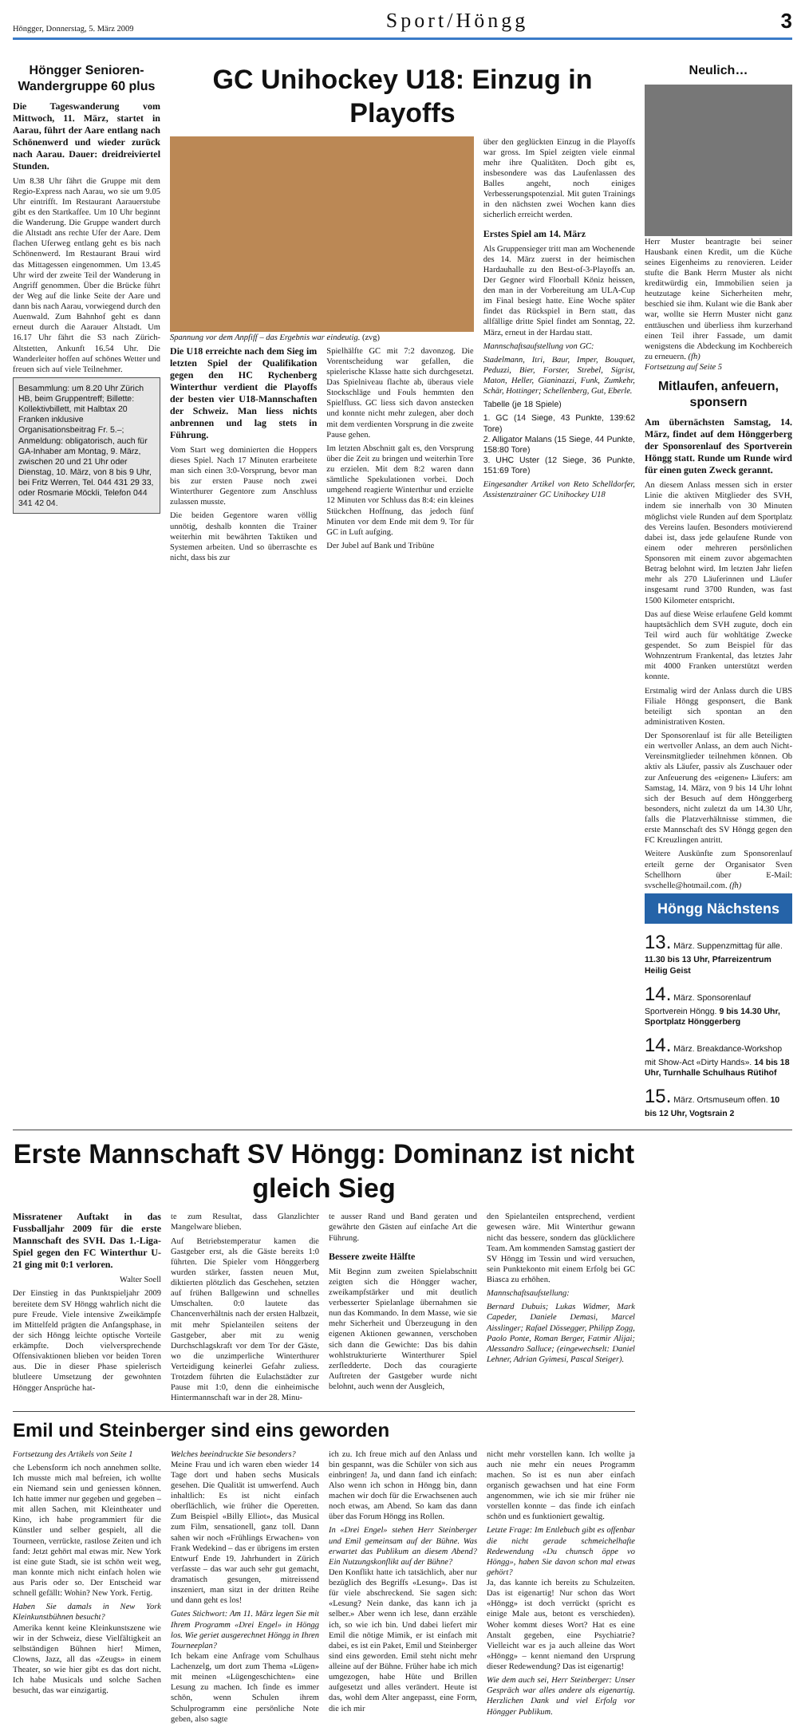Höngger, Donnerstag, 5. März 2009 Sport/Höngg 3
Höngger Senioren-Wandergruppe 60 plus
Die Tageswanderung vom Mittwoch, 11. März, startet in Aarau, führt der Aare entlang nach Schönenwerd und wieder zurück nach Aarau. Dauer: dreidreiviertel Stunden.
Um 8.38 Uhr fährt die Gruppe mit dem Regio-Express nach Aarau, wo sie um 9.05 Uhr eintrifft. Im Restaurant Aarauerstube gibt es den Startkaffee. Um 10 Uhr beginnt die Wanderung. Die Gruppe wandert durch die Altstadt ans rechte Ufer der Aare. Dem flachen Uferweg entlang geht es bis nach Schönenwerd. Im Restaurant Braui wird das Mittagessen eingenommen. Um 13.45 Uhr wird der zweite Teil der Wanderung in Angriff genommen. Über die Brücke führt der Weg auf die linke Seite der Aare und dann bis nach Aarau, vorwiegend durch den Auenwald. Zum Bahnhof geht es dann erneut durch die Aarauer Altstadt. Um 16.17 Uhr fährt die S3 nach Zürich-Altstetten, Ankunft 16.54 Uhr. Die Wanderleiter hoffen auf schönes Wetter und freuen sich auf viele Teilnehmer.
Besammlung: um 8.20 Uhr Zürich HB, beim Gruppentreff; Billette: Kollektivbillett, mit Halbtax 20 Franken inklusive Organisationsbeitrag Fr. 5.–; Anmeldung: obligatorisch, auch für GA-Inhaber am Montag, 9. März, zwischen 20 und 21 Uhr oder Dienstag, 10. März, von 8 bis 9 Uhr, bei Fritz Werren, Tel. 044 431 29 33, oder Rosmarie Möckli, Telefon 044 341 42 04.
GC Unihockey U18: Einzug in Playoffs
Spannung vor dem Anpfiff – das Ergebnis war eindeutig. (zvg)
Die U18 erreichte nach dem Sieg im letzten Spiel der Qualifikation gegen den HC Rychenberg Winterthur verdient die Playoffs der besten vier U18-Mannschaften der Schweiz. Man liess nichts anbrennen und lag stets in Führung.
Vom Start weg dominierten die Hoppers dieses Spiel. Nach 17 Minuten erarbeitete man sich einen 3:0-Vorsprung, bevor man bis zur ersten Pause noch zwei Winterthurer Gegentore zum Anschluss zulassen musste.
Die beiden Gegentore waren völlig unnötig, deshalb konnten die Trainer weiterhin mit bewährten Taktiken und Systemen arbeiten. Und so überraschte es nicht, dass bis zur
Spielhälfte GC mit 7:2 davonzog. Die Vorentscheidung war gefallen, die spielerische Klasse hatte sich durchgesetzt. Das Spielniveau flachte ab, überaus viele Stockschläge und Fouls hemmten den Spielfluss. GC liess sich davon anstecken und konnte nicht mehr zulegen, aber doch mit dem verdienten Vorsprung in die zweite Pause gehen.
Im letzten Abschnitt galt es, den Vorsprung über die Zeit zu bringen und weiterhin Tore zu erzielen. Mit dem 8:2 waren dann sämtliche Spekulationen vorbei. Doch umgehend reagierte Winterthur und erzielte 12 Minuten vor Schluss das 8:4: ein kleines Stückchen Hoffnung, das jedoch fünf Minuten vor dem Ende mit dem 9. Tor für GC in Luft aufging.
Der Jubel auf Bank und Tribüne
über den geglückten Einzug in die Playoffs war gross. Im Spiel zeigten viele einmal mehr ihre Qualitäten. Doch gibt es, insbesondere was das Laufenlassen des Balles angeht, noch einiges Verbesserungspotenzial. Mit guten Trainings in den nächsten zwei Wochen kann dies sicherlich erreicht werden.
Erstes Spiel am 14. März
Als Gruppensieger tritt man am Wochenende des 14. März zuerst in der heimischen Hardauhalle zu den Best-of-3-Playoffs an. Der Gegner wird Floorball Köniz heissen, den man in der Vorbereitung am ULA-Cup im Final besiegt hatte. Eine Woche später findet das Rückspiel in Bern statt, das allfällige dritte Spiel findet am Sonntag, 22. März, erneut in der Hardau statt.
Mannschaftsaufstellung von GC:
Stadelmann, Itri, Baur, Imper, Bouquet, Peduzzi, Bier, Forster, Strebel, Sigrist, Maton, Heller, Gianinazzi, Funk, Zumkehr, Schär, Hottinger; Schellenberg, Gut, Eberle.
Tabelle (je 18 Spiele)
1. GC (14 Siege, 43 Punkte, 139:62 Tore)
2. Alligator Malans (15 Siege, 44 Punkte, 158:80 Tore)
3. UHC Uster (12 Siege, 36 Punkte, 151:69 Tore)
Eingesandter Artikel von Reto Schelldorfer, Assistenztrainer GC Unihockey U18
Neulich…
Herr Muster beantragte bei seiner Hausbank einen Kredit, um die Küche seines Eigenheims zu renovieren. Leider stufte die Bank Herrn Muster als nicht kreditwürdig ein, Immobilien seien ja heutzutage keine Sicherheiten mehr, beschied sie ihm. Kulant wie die Bank aber war, wollte sie Herrn Muster nicht ganz enttäuschen und überliess ihm kurzerhand einen Teil ihrer Fassade, um damit wenigstens die Abdeckung im Kochbereich zu erneuern. (fh)
Fortsetzung auf Seite 5
Mitlaufen, anfeuern, sponsern
Am übernächsten Samstag, 14. März, findet auf dem Hönggerberg der Sponsorenlauf des Sportverein Höngg statt. Runde um Runde wird für einen guten Zweck gerannt.
An diesem Anlass messen sich in erster Linie die aktiven Mitglieder des SVH, indem sie innerhalb von 30 Minuten möglichst viele Runden auf dem Sportplatz des Vereins laufen. Besonders motivierend dabei ist, dass jede gelaufene Runde von einem oder mehreren persönlichen Sponsoren mit einem zuvor abgemachten Betrag belohnt wird. Im letzten Jahr liefen mehr als 270 Läuferinnen und Läufer insgesamt rund 3700 Runden, was fast 1500 Kilometer entspricht.
Das auf diese Weise erlaufene Geld kommt hauptsächlich dem SVH zugute, doch ein Teil wird auch für wohltätige Zwecke gespendet. So zum Beispiel für das Wohnzentrum Frankental, das letztes Jahr mit 4000 Franken unterstützt werden konnte.
Erstmalig wird der Anlass durch die UBS Filiale Höngg gesponsert, die Bank beteiligt sich spontan an den administrativen Kosten.
Der Sponsorenlauf ist für alle Beteiligten ein wertvoller Anlass, an dem auch Nicht-Vereinsmitglieder teilnehmen können. Ob aktiv als Läufer, passiv als Zuschauer oder zur Anfeuerung des «eigenen» Läufers: am Samstag, 14. März, von 9 bis 14 Uhr lohnt sich der Besuch auf dem Hönggerberg besonders, nicht zuletzt da um 14.30 Uhr, falls die Platzverhältnisse stimmen, die erste Mannschaft des SV Höngg gegen den FC Kreuzlingen antritt.
Weitere Auskünfte zum Sponsorenlauf erteilt gerne der Organisator Sven Schellhorn über E-Mail: svschelle@hotmail.com. (fh)
Höngg Nächstens
13. März. Suppenzmittag für alle. 11.30 bis 13 Uhr, Pfarreizentrum Heilig Geist
14. März. Sponsorenlauf Sportverein Höngg. 9 bis 14.30 Uhr, Sportplatz Hönggerberg
14. März. Breakdance-Workshop mit Show-Act «Dirty Hands». 14 bis 18 Uhr, Turnhalle Schulhaus Rütihof
15. März. Ortsmuseum offen. 10 bis 12 Uhr, Vogtsrain 2
Erste Mannschaft SV Höngg: Dominanz ist nicht gleich Sieg
Missratener Auftakt in das Fussballjahr 2009 für die erste Mannschaft des SVH. Das 1.-Liga-Spiel gegen den FC Winterthur U-21 ging mit 0:1 verloren.
Walter Soell
Der Einstieg in das Punktspieljahr 2009 bereitete dem SV Höngg wahrlich nicht die pure Freude. Viele intensive Zweikämpfe im Mittelfeld prägten die Anfangsphase, in der sich Höngg leichte optische Vorteile erkämpfte. Doch vielversprechende Offensivaktionen blieben vor beiden Toren aus. Die in dieser Phase spielerisch blutleere Umsetzung der gewohnten Höngger Ansprüche hat-
te zum Resultat, dass Glanzlichter Mangelware blieben.
Auf Betriebstemperatur kamen die Gastgeber erst, als die Gäste bereits 1:0 führten. Die Spieler vom Hönggerberg wurden stärker, fassten neuen Mut, diktierten plötzlich das Geschehen, setzten auf frühen Ballgewinn und schnelles Umschalten. 0:0 lautete das Chancenverhältnis nach der ersten Halbzeit, mit mehr Spielanteilen seitens der Gastgeber, aber mit zu wenig Durchschlagskraft vor dem Tor der Gäste, wo die unzimperliche Winterthurer Verteidigung keinerlei Gefahr zuliess. Trotzdem führten die Eulachstädter zur Pause mit 1:0, denn die einheimische Hintermannschaft war in der 28. Minu-
te ausser Rand und Band geraten und gewährte den Gästen auf einfache Art die Führung.
Bessere zweite Hälfte
Mit Beginn zum zweiten Spielabschnitt zeigten sich die Höngger wacher, zweikampfstärker und mit deutlich verbesserter Spielanlage übernahmen sie nun das Kommando. In dem Masse, wie sie mehr Sicherheit und Überzeugung in den eigenen Aktionen gewannen, verschoben sich dann die Gewichte: Das bis dahin wohlstrukturierte Winterthurer Spiel zerfledderte. Doch das couragierte Auftreten der Gastgeber wurde nicht belohnt, auch wenn der Ausgleich,
den Spielanteilen entsprechend, verdient gewesen wäre. Mit Winterthur gewann nicht das bessere, sondern das glücklichere Team. Am kommenden Samstag gastiert der SV Höngg im Tessin und wird versuchen, sein Punktekonto mit einem Erfolg bei GC Biasca zu erhöhen.
Mannschaftsaufstellung:
Bernard Dubuis; Lukas Widmer, Mark Capeder, Daniele Demasi, Marcel Aisslinger; Rafael Dössegger, Philipp Zogg, Paolo Ponte, Roman Berger, Fatmir Alijai; Alessandro Salluce; (eingewechselt: Daniel Lehner, Adrian Gyimesi, Pascal Steiger).
Emil und Steinberger sind eins geworden
Fortsetzung des Artikels von Seite 1
che Lebensform ich noch annehmen sollte. Ich musste mich mal befreien, ich wollte ein Niemand sein und geniessen können. Ich hatte immer nur gegeben und gegeben – mit allen Sachen, mit Kleintheater und Kino, ich habe programmiert für die Künstler und selber gespielt, all die Tourneen, verrückte, rastlose Zeiten und ich fand: Jetzt gehört mal etwas mir. New York ist eine gute Stadt, sie ist schön weit weg, man konnte mich nicht einfach holen wie aus Paris oder so. Der Entscheid war schnell gefällt: Wohin? New York. Fertig.
Haben Sie damals in New York Kleinkunstbühnen besucht?
Amerika kennt keine Kleinkunstszene wie wir in der Schweiz, diese Vielfältigkeit an selbständigen Bühnen hier! Mimen, Clowns, Jazz, all das «Zeugs» in einem Theater, so wie hier gibt es das dort nicht. Ich habe Musicals und solche Sachen besucht, das war einzigartig.
Welches beeindruckte Sie besonders?
Meine Frau und ich waren eben wieder 14 Tage dort und haben sechs Musicals gesehen. Die Qualität ist umwerfend. Auch inhaltlich: Es ist nicht einfach oberflächlich, wie früher die Operetten. Zum Beispiel «Billy Elliot», das Musical zum Film, sensationell, ganz toll. Dann sahen wir noch «Frühlings Erwachen» von Frank Wedekind – das er übrigens im ersten Entwurf Ende 19. Jahrhundert in Zürich verfasste – das war auch sehr gut gemacht, dramatisch gesungen, mitreissend inszeniert, man sitzt in der dritten Reihe und dann geht es los!
Gutes Stichwort: Am 11. März legen Sie mit Ihrem Programm «Drei Engel» in Höngg los. Wie geriet ausgerechnet Höngg in Ihren Tourneeplan?
Ich bekam eine Anfrage vom Schulhaus Lachenzelg, um dort zum Thema «Lügen» mit meinen «Lügengeschichten» eine Lesung zu machen. Ich finde es immer schön, wenn Schulen ihrem Schulprogramm eine persönliche Note geben, also sagte
ich zu. Ich freue mich auf den Anlass und bin gespannt, was die Schüler von sich aus einbringen! Ja, und dann fand ich einfach: Also wenn ich schon in Höngg bin, dann machen wir doch für die Erwachsenen auch noch etwas, am Abend. So kam das dann über das Forum Höngg ins Rollen.
In «Drei Engel» stehen Herr Steinberger und Emil gemeinsam auf der Bühne. Was erwartet das Publikum an diesem Abend? Ein Nutzungskonflikt auf der Bühne?
Den Konflikt hatte ich tatsächlich, aber nur bezüglich des Begriffs «Lesung». Das ist für viele abschreckend. Sie sagen sich: «Lesung? Nein danke, das kann ich ja selber.» Aber wenn ich lese, dann erzähle ich, so wie ich bin. Und dabei liefert mir Emil die nötige Mimik, er ist einfach mit dabei, es ist ein Paket, Emil und Steinberger sind eins geworden. Emil steht nicht mehr alleine auf der Bühne. Früher habe ich mich umgezogen, habe Hüte und Brillen aufgesetzt und alles verändert. Heute ist das, wohl dem Alter angepasst, eine Form, die ich mir
nicht mehr vorstellen kann. Ich wollte ja auch nie mehr ein neues Programm machen. So ist es nun aber einfach organisch gewachsen und hat eine Form angenommen, wie ich sie mir früher nie vorstellen konnte – das finde ich einfach schön und es funktioniert gewaltig.
Letzte Frage: Im Entlebuch gibt es offenbar die nicht gerade schmeichelhafte Redewendung «Du chunsch öppe vo Höngg», haben Sie davon schon mal etwas gehört?
Ja, das kannte ich bereits zu Schulzeiten. Das ist eigenartig! Nur schon das Wort «Höngg» ist doch verrückt (spricht es einige Male aus, betont es verschieden). Woher kommt dieses Wort? Hat es eine Anstalt gegeben, eine Psychiatrie? Vielleicht war es ja auch alleine das Wort «Höngg» – kennt niemand den Ursprung dieser Redewendung? Das ist eigenartig!
Wie dem auch sei, Herr Steinberger: Unser Gespräch war alles andere als eigenartig. Herzlichen Dank und viel Erfolg vor Höngger Publikum.